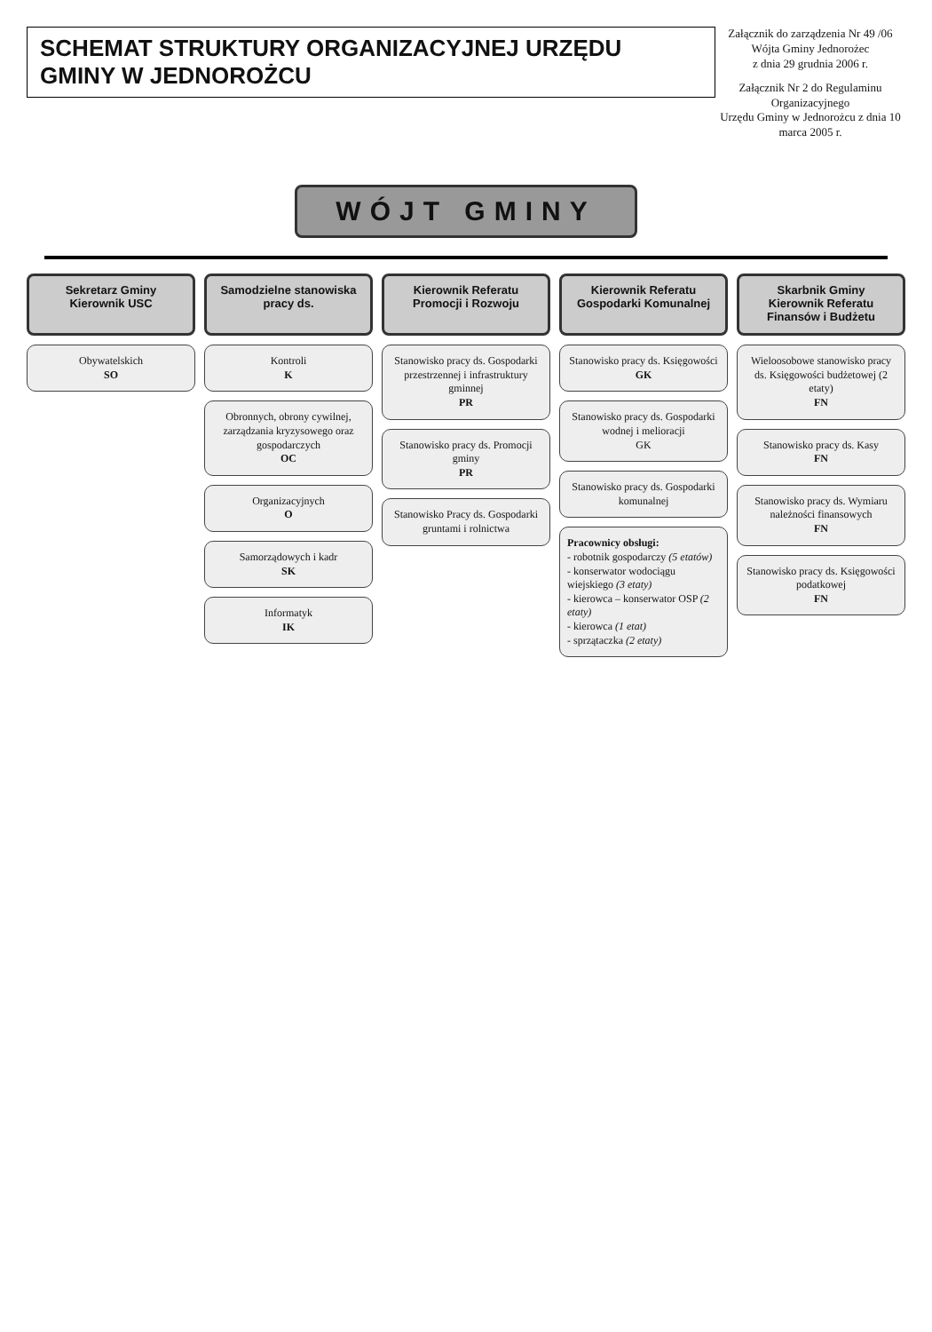SCHEMAT STRUKTURY ORGANIZACYJNEJ URZĘDU GMINY W JEDNOROŻCU
Załącznik do zarządzenia Nr 49 /06
Wójta Gminy Jednorożec
z dnia 29 grudnia 2006 r.
Załącznik Nr 2 do Regulaminu Organizacyjnego
Urzędu Gminy w Jednorożcu z dnia 10 marca 2005 r.
WÓJT GMINY
Sekretarz Gminy
Kierownik USC
Obywatelskich
SO
Samodzielne stanowiska pracy ds.
Kontroli
K
Obronnych, obrony cywilnej, zarządzania kryzysowego oraz gospodarczych
OC
Organizacyjnych
O
Samorządowych i kadr
SK
Informatyk
IK
Kierownik Referatu Promocji i Rozwoju
Stanowisko pracy ds. Gospodarki przestrzennej i infrastruktury gminnej
PR
Stanowisko pracy ds. Promocji gminy
PR
Stanowisko Pracy ds. Gospodarki gruntami i rolnictwa
Kierownik Referatu
Gospodarki Komunalnej
Stanowisko pracy ds. Księgowości
GK
Stanowisko pracy ds. Gospodarki wodnej i melioracji
GK
Stanowisko pracy ds. Gospodarki komunalnej
Pracownicy obsługi:
- robotnik gospodarczy (5 etatów)
- konserwator wodociągu wiejskiego (3 etaty)
- kierowca – konserwator OSP (2 etaty)
- kierowca (1 etat)
- sprzątaczka (2 etaty)
Skarbnik Gminy
Kierownik Referatu Finansów i Budżetu
Wieloosobowe stanowisko pracy ds. Księgowości budżetowej (2 etaty)
FN
Stanowisko pracy ds. Kasy
FN
Stanowisko pracy ds. Wymiaru należności finansowych
FN
Stanowisko pracy ds. Księgowości podatkowej
FN